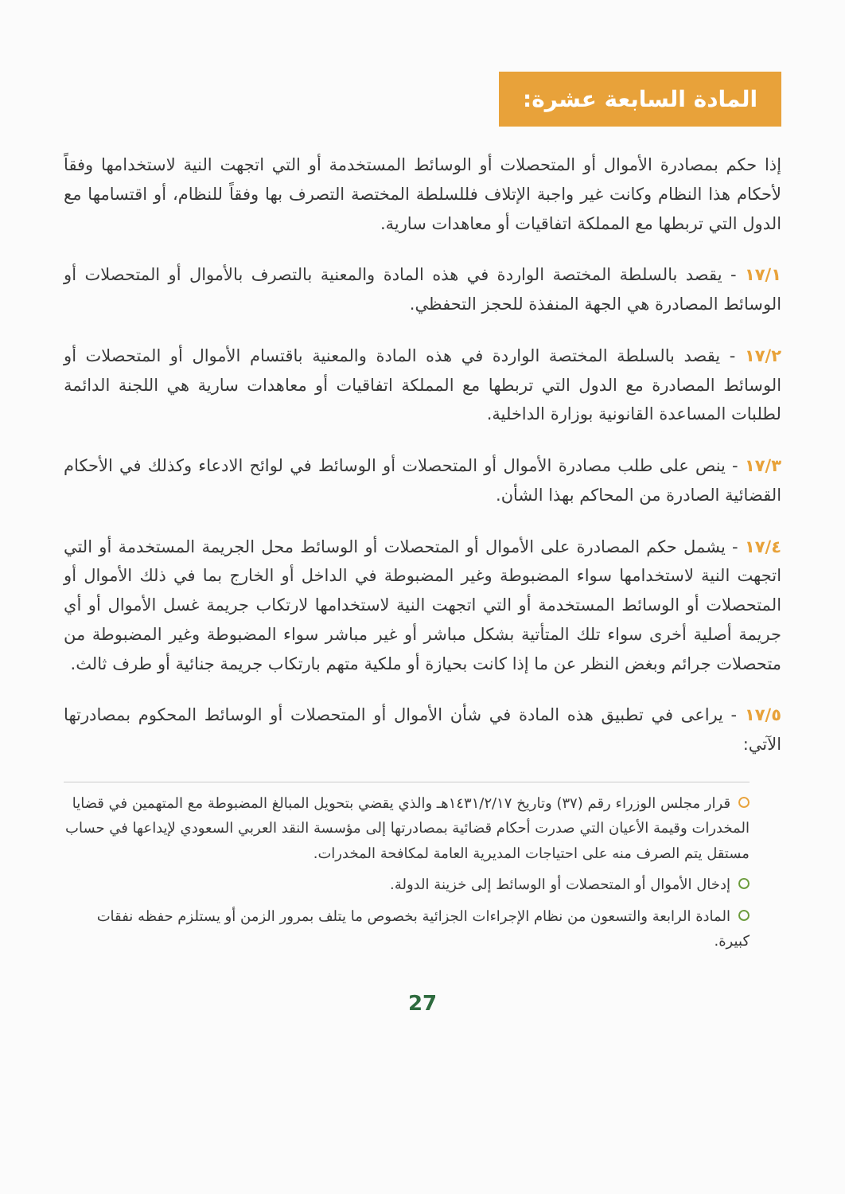المادة السابعة عشرة:
إذا حكم بمصادرة الأموال أو المتحصلات أو الوسائط المستخدمة أو التي اتجهت النية لاستخدامها وفقاً لأحكام هذا النظام وكانت غير واجبة الإتلاف فللسلطة المختصة التصرف بها وفقاً للنظام، أو اقتسامها مع الدول التي تربطها مع المملكة اتفاقيات أو معاهدات سارية.
١٧/١ - يقصد بالسلطة المختصة الواردة في هذه المادة والمعنية بالتصرف بالأموال أو المتحصلات أو الوسائط المصادرة هي الجهة المنفذة للحجز التحفظي.
١٧/٢ - يقصد بالسلطة المختصة الواردة في هذه المادة والمعنية باقتسام الأموال أو المتحصلات أو الوسائط المصادرة مع الدول التي تربطها مع المملكة اتفاقيات أو معاهدات سارية هي اللجنة الدائمة لطلبات المساعدة القانونية بوزارة الداخلية.
١٧/٣ - ينص على طلب مصادرة الأموال أو المتحصلات أو الوسائط في لوائح الادعاء وكذلك في الأحكام القضائية الصادرة من المحاكم بهذا الشأن.
١٧/٤ - يشمل حكم المصادرة على الأموال أو المتحصلات أو الوسائط محل الجريمة المستخدمة أو التي اتجهت النية لاستخدامها سواء المضبوطة وغير المضبوطة في الداخل أو الخارج بما في ذلك الأموال أو المتحصلات أو الوسائط المستخدمة أو التي اتجهت النية لاستخدامها لارتكاب جريمة غسل الأموال أو أي جريمة أصلية أخرى سواء تلك المتأتية بشكل مباشر أو غير مباشر سواء المضبوطة وغير المضبوطة من متحصلات جرائم وبغض النظر عن ما إذا كانت بحيازة أو ملكية متهم بارتكاب جريمة جنائية أو طرف ثالث.
١٧/٥ - يراعى في تطبيق هذه المادة في شأن الأموال أو المتحصلات أو الوسائط المحكوم بمصادرتها الآتي:
قرار مجلس الوزراء رقم (٣٧) وتاريخ ١٤٣١/٢/١٧هـ والذي يقضي بتحويل المبالغ المضبوطة مع المتهمين في قضايا المخدرات وقيمة الأعيان التي صدرت أحكام قضائية بمصادرتها إلى مؤسسة النقد العربي السعودي لإيداعها في حساب مستقل يتم الصرف منه على احتياجات المديرية العامة لمكافحة المخدرات.
إدخال الأموال أو المتحصلات أو الوسائط إلى خزينة الدولة.
المادة الرابعة والتسعون من نظام الإجراءات الجزائية بخصوص ما يتلف بمرور الزمن أو يستلزم حفظه نفقات كبيرة.
27